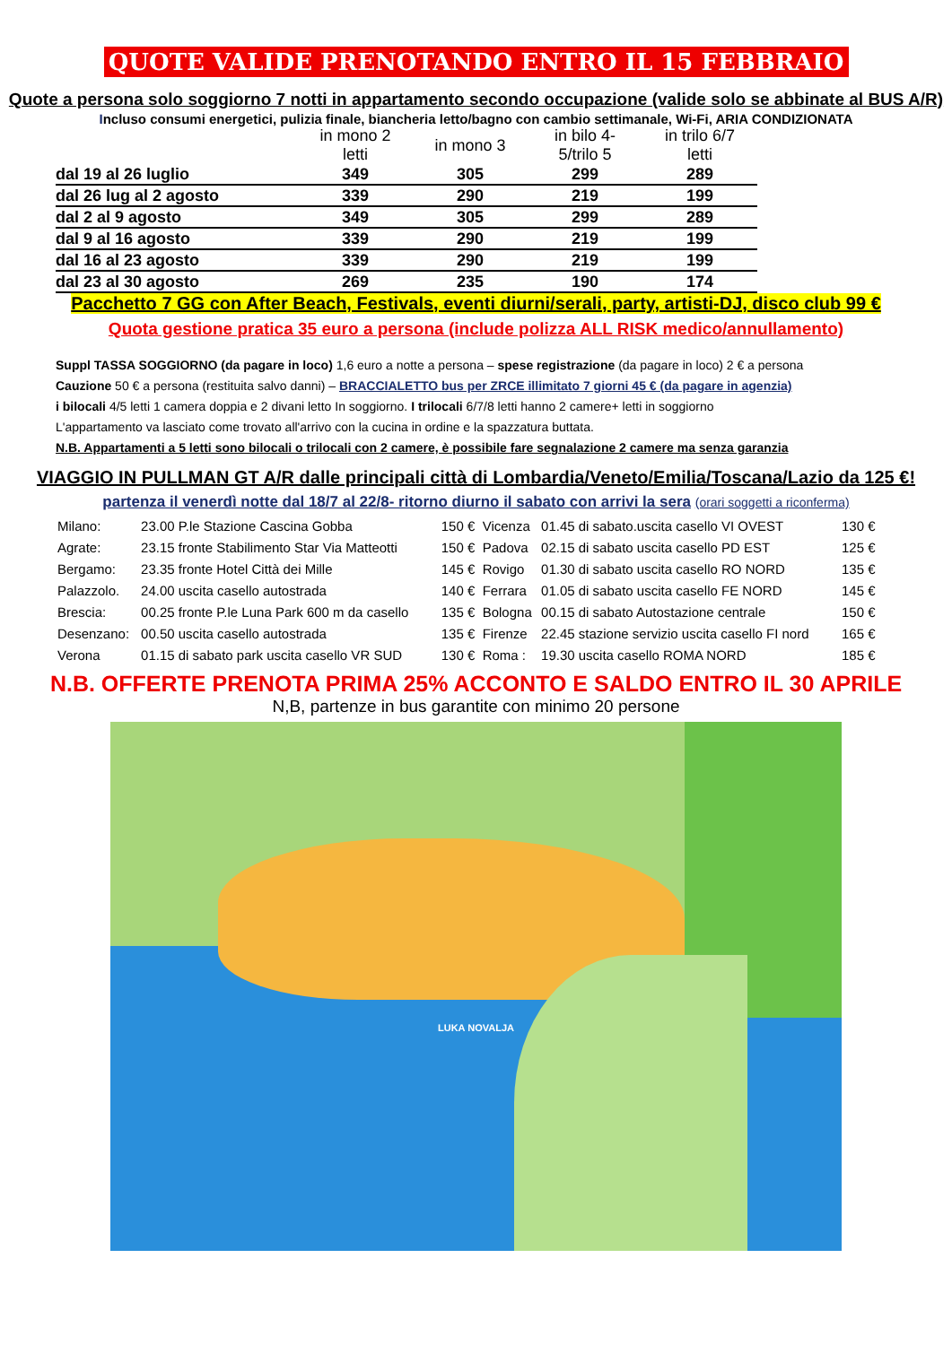QUOTE VALIDE PRENOTANDO ENTRO IL 15 FEBBRAIO
Quote a persona solo soggiorno 7 notti in appartamento secondo occupazione (valide solo se abbinate al BUS A/R)
Incluso consumi energetici, pulizia finale, biancheria letto/bagno con cambio settimanale, Wi-Fi, ARIA CONDIZIONATA
| | in mono 2 letti | in mono 3 | in bilo 4-5/trilo 5 | in trilo 6/7 letti |
| --- | --- | --- | --- | --- |
| dal 19 al 26 luglio | 349 | 305 | 299 | 289 |
| dal 26 lug al 2 agosto | 339 | 290 | 219 | 199 |
| dal 2 al 9 agosto | 349 | 305 | 299 | 289 |
| dal 9 al 16 agosto | 339 | 290 | 219 | 199 |
| dal 16 al 23 agosto | 339 | 290 | 219 | 199 |
| dal 23 al 30 agosto | 269 | 235 | 190 | 174 |
Pacchetto 7 GG con After Beach, Festivals, eventi diurni/serali, party, artisti-DJ, disco club 99 €
Quota gestione pratica 35 euro a persona (include polizza ALL RISK medico/annullamento)
Suppl TASSA SOGGIORNO (da pagare in loco) 1,6 euro a notte a persona – spese registrazione (da pagare in loco) 2 € a persona
Cauzione 50 € a persona (restituita salvo danni) – BRACCIALETTO bus per ZRCE illimitato 7 giorni 45 € (da pagare in agenzia)
i bilocali 4/5 letti 1 camera doppia e 2 divani letto In soggiorno. I trilocali 6/7/8 letti hanno 2 camere+ letti in soggiorno
L'appartamento va lasciato come trovato all'arrivo con la cucina in ordine e la spazzatura buttata.
N.B. Appartamenti a 5 letti sono bilocali o trilocali con 2 camere, è possibile fare segnalazione 2 camere ma senza garanzia
VIAGGIO IN PULLMAN GT A/R dalle principali città di Lombardia/Veneto/Emilia/Toscana/Lazio da 125 €!
partenza il venerdì notte dal 18/7 al 22/8- ritorno diurno il sabato con arrivi la sera (orari soggetti a riconferma)
| Milano: | 23.00 P.le Stazione Cascina Gobba | 150 € | Vicenza | 01.45 di sabato.uscita casello VI OVEST | 130 € |
| Agrate: | 23.15 fronte Stabilimento Star Via Matteotti | 150 € | Padova | 02.15 di sabato uscita casello PD EST | 125 € |
| Bergamo: | 23.35 fronte Hotel Città dei Mille | 145 € | Rovigo | 01.30 di sabato uscita casello RO NORD | 135 € |
| Palazzolo. | 24.00 uscita casello autostrada | 140 € | Ferrara | 01.05 di sabato uscita casello FE NORD | 145 € |
| Brescia: | 00.25 fronte P.le Luna Park 600 m da casello | 135 € | Bologna | 00.15 di sabato Autostazione centrale | 150 € |
| Desenzano: | 00.50 uscita casello autostrada | 135 € | Firenze | 22.45 stazione servizio uscita casello FI nord | 165 € |
| Verona | 01.15 di sabato park uscita casello VR SUD | 130 € | Roma : | 19.30 uscita casello ROMA NORD | 185 € |
N.B. OFFERTE PRENOTA PRIMA 25% ACCONTO E SALDO ENTRO IL 30 APRILE
N,B, partenze in bus garantite con minimo 20 persone
LUKA NOVALJA